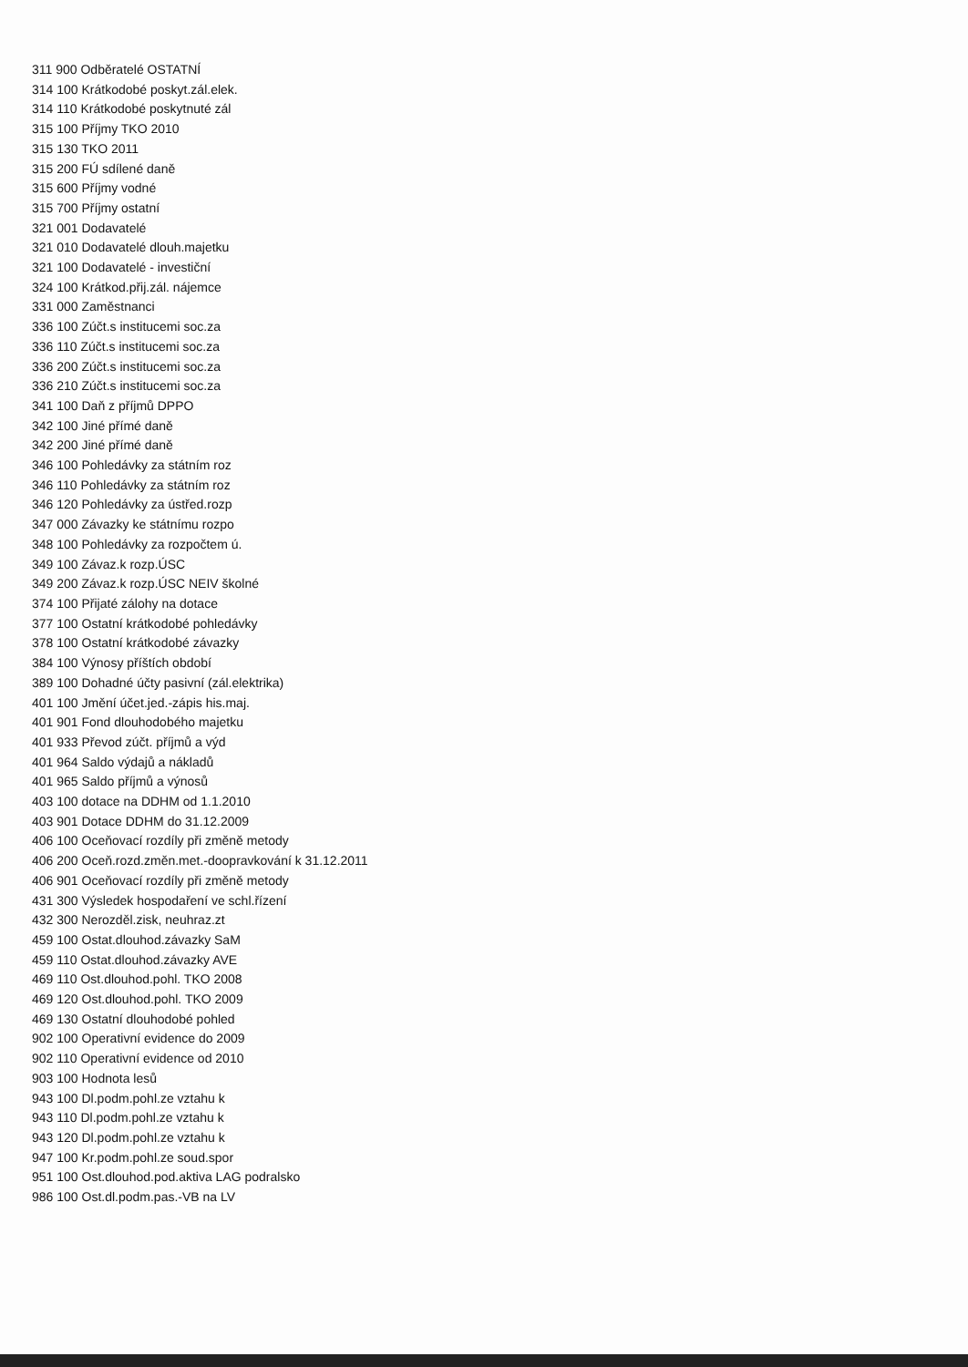311 900 Odběratelé OSTATNÍ
314 100 Krátkodobé poskyt.zál.elek.
314 110 Krátkodobé poskytnuté zál
315 100 Příjmy TKO 2010
315 130 TKO 2011
315 200 FÚ sdílené daně
315 600 Příjmy vodné
315 700 Příjmy ostatní
321 001 Dodavatelé
321 010 Dodavatelé dlouh.majetku
321 100 Dodavatelé - investiční
324 100 Krátkod.přij.zál. nájemce
331 000 Zaměstnanci
336 100 Zúčt.s institucemi soc.za
336 110 Zúčt.s institucemi soc.za
336 200 Zúčt.s institucemi soc.za
336 210 Zúčt.s institucemi soc.za
341 100 Daň z příjmů DPPO
342 100 Jiné přímé daně
342 200 Jiné přímé daně
346 100 Pohledávky za státním roz
346 110 Pohledávky za státním roz
346 120 Pohledávky za ústřed.rozp
347 000 Závazky ke státnímu rozpo
348 100 Pohledávky za rozpočtem ú.
349 100 Závaz.k rozp.ÚSC
349 200 Závaz.k rozp.ÚSC NEIV školné
374 100 Přijaté zálohy na dotace
377 100 Ostatní krátkodobé pohledávky
378 100 Ostatní krátkodobé závazky
384 100 Výnosy příštích období
389 100 Dohadné účty pasivní (zál.elektrika)
401 100 Jmění účet.jed.-zápis his.maj.
401 901 Fond dlouhodobého majetku
401 933 Převod zúčt. příjmů a výd
401 964 Saldo výdajů a nákladů
401 965 Saldo příjmů a výnosů
403 100 dotace na DDHM od 1.1.2010
403 901 Dotace DDHM do 31.12.2009
406 100 Oceňovací rozdíly při změně metody
406 200 Oceň.rozd.změn.met.-doopravkování k 31.12.2011
406 901 Oceňovací rozdíly při změně metody
431 300 Výsledek hospodaření ve schl.řízení
432 300 Nerozděl.zisk, neuhraz.zt
459 100 Ostat.dlouhod.závazky SaM
459 110 Ostat.dlouhod.závazky AVE
469 110 Ost.dlouhod.pohl. TKO 2008
469 120 Ost.dlouhod.pohl. TKO 2009
469 130 Ostatní dlouhodobé pohled
902 100 Operativní evidence do 2009
902 110 Operativní evidence od 2010
903 100 Hodnota lesů
943 100 Dl.podm.pohl.ze vztahu k
943 110 Dl.podm.pohl.ze vztahu k
943 120 Dl.podm.pohl.ze vztahu k
947 100 Kr.podm.pohl.ze soud.spor
951 100 Ost.dlouhod.pod.aktiva LAG podralsko
986 100 Ost.dl.podm.pas.-VB na LV